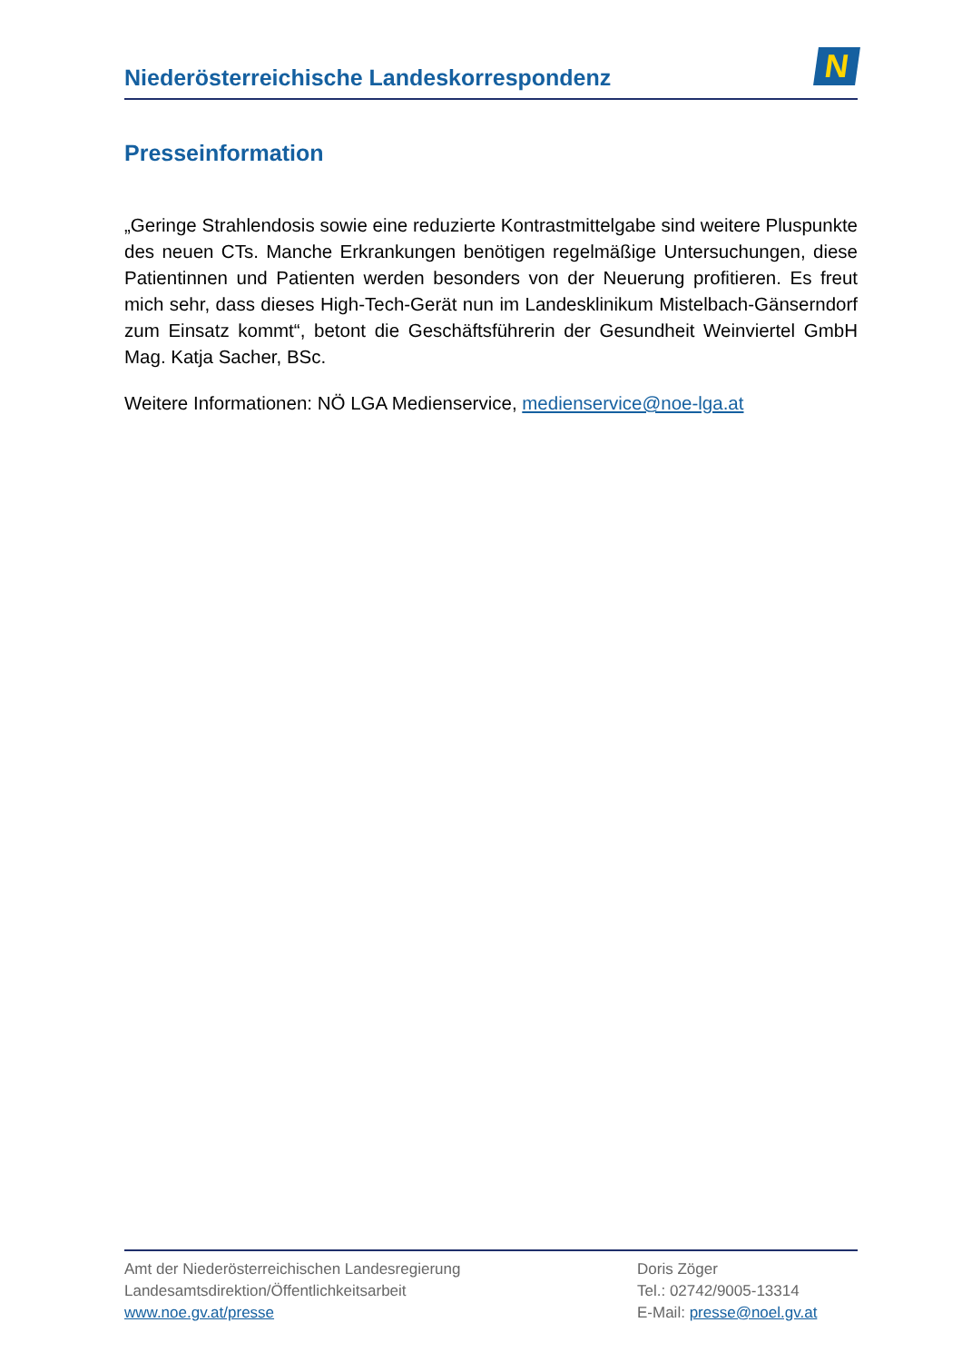Niederösterreichische Landeskorrespondenz
N
Presseinformation
„Geringe Strahlendosis sowie eine reduzierte Kontrastmittelgabe sind weitere Pluspunkte des neuen CTs. Manche Erkrankungen benötigen regelmäßige Untersuchungen, diese Patientinnen und Patienten werden besonders von der Neuerung profitieren. Es freut mich sehr, dass dieses High-Tech-Gerät nun im Landesklinikum Mistelbach-Gänserndorf zum Einsatz kommt“, betont die Geschäftsführerin der Gesundheit Weinviertel GmbH Mag. Katja Sacher, BSc.
Weitere Informationen: NÖ LGA Medienservice, medienservice@noe-lga.at
Amt der Niederösterreichischen Landesregierung
Landesamtsdirektion/Öffentlichkeitsarbeit
www.noe.gv.at/presse
Doris Zöger
Tel.: 02742/9005-13314
E-Mail: presse@noel.gv.at